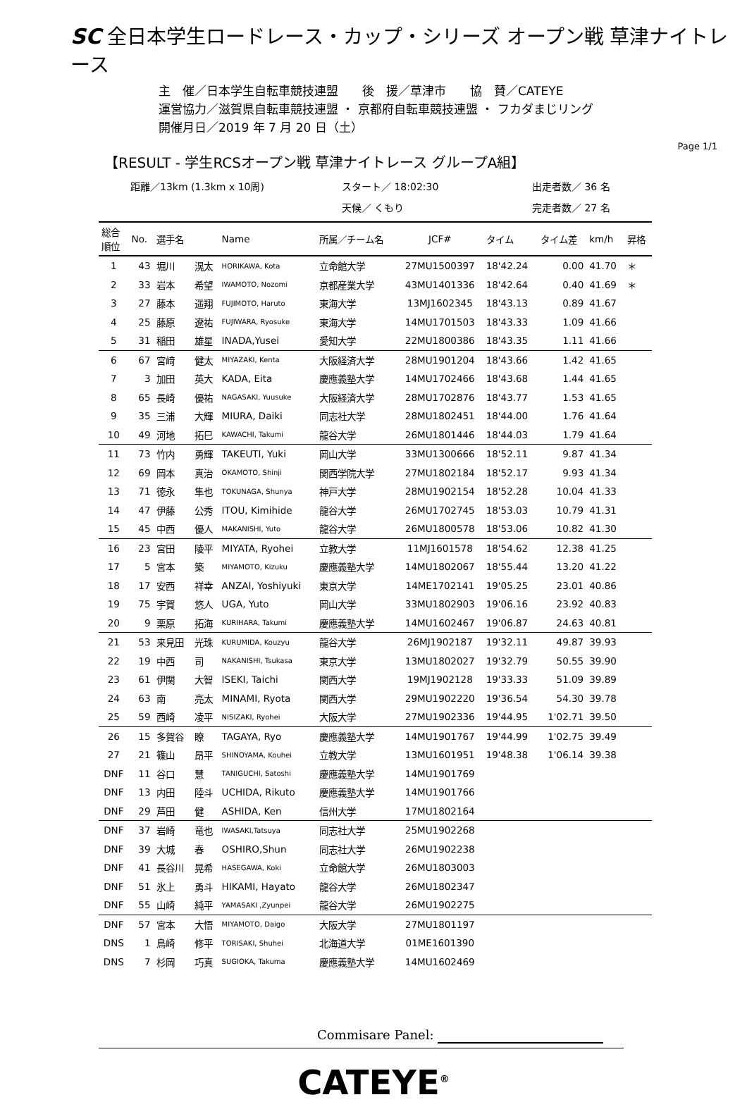SC 全日本学生ロードレース・カップ・シリーズ オープン戦 草津ナイトレース
主　催／日本学生自転車競技連盟　　後　援／草津市　　協　賛／CATEYE
運営協力／滋賀県自転車競技連盟 ・ 京都府自転車競技連盟 ・ フカダまじリング
開催月日／2019 年 7 月 20 日（土）
Page 1/1
【RESULT - 学生RCSオープン戦 草津ナイトレース グループA組】
距離／13km (1.3km x 10周) スタート／ 18:02:30 出走者数／ 36 名 天候／ くもり 完走者数／ 27 名
| 総合 順位 | No. | 選手名 | | Name | 所属／チーム名 | JCF# | タイム | タイム差 | km/h | 昇格 |
| --- | --- | --- | --- | --- | --- | --- | --- | --- | --- | --- |
| 1 | 43 | 堀川 | 滉太 | HORIKAWA, Kota | 立命館大学 | 27MU1500397 | 18'42.24 | 0.00 | 41.70 | ＊ |
| 2 | 33 | 岩本 | 希望 | IWAMOTO, Nozomi | 京都産業大学 | 43MU1401336 | 18'42.64 | 0.40 | 41.69 | ＊ |
| 3 | 27 | 藤本 | 遥翔 | FUJIMOTO, Haruto | 東海大学 | 13MJ1602345 | 18'43.13 | 0.89 | 41.67 | |
| 4 | 25 | 藤原 | 遼祐 | FUJIWARA, Ryosuke | 東海大学 | 14MU1701503 | 18'43.33 | 1.09 | 41.66 | |
| 5 | 31 | 稲田 | 雄星 | INADA,Yusei | 愛知大学 | 22MU1800386 | 18'43.35 | 1.11 | 41.66 | |
| 6 | 67 | 宮﨑 | 健太 | MIYAZAKI, Kenta | 大阪経済大学 | 28MU1901204 | 18'43.66 | 1.42 | 41.65 | |
| 7 | 3 | 加田 | 英大 | KADA, Eita | 慶應義塾大学 | 14MU1702466 | 18'43.68 | 1.44 | 41.65 | |
| 8 | 65 | 長崎 | 優祐 | NAGASAKI, Yuusuke | 大阪経済大学 | 28MU1702876 | 18'43.77 | 1.53 | 41.65 | |
| 9 | 35 | 三浦 | 大輝 | MIURA, Daiki | 同志社大学 | 28MU1802451 | 18'44.00 | 1.76 | 41.64 | |
| 10 | 49 | 河地 | 拓巳 | KAWACHI, Takumi | 龍谷大学 | 26MU1801446 | 18'44.03 | 1.79 | 41.64 | |
| 11 | 73 | 竹内 | 勇輝 | TAKEUTI, Yuki | 岡山大学 | 33MU1300666 | 18'52.11 | 9.87 | 41.34 | |
| 12 | 69 | 岡本 | 真治 | OKAMOTO, Shinji | 関西学院大学 | 27MU1802184 | 18'52.17 | 9.93 | 41.34 | |
| 13 | 71 | 徳永 | 隼也 | TOKUNAGA, Shunya | 神戸大学 | 28MU1902154 | 18'52.28 | 10.04 | 41.33 | |
| 14 | 47 | 伊藤 | 公秀 | ITOU, Kimihide | 龍谷大学 | 26MU1702745 | 18'53.03 | 10.79 | 41.31 | |
| 15 | 45 | 中西 | 優人 | MAKANISHI, Yuto | 龍谷大学 | 26MU1800578 | 18'53.06 | 10.82 | 41.30 | |
| 16 | 23 | 宮田 | 陵平 | MIYATA, Ryohei | 立教大学 | 11MJ1601578 | 18'54.62 | 12.38 | 41.25 | |
| 17 | 5 | 宮本 | 築 | MIYAMOTO, Kizuku | 慶應義塾大学 | 14MU1802067 | 18'55.44 | 13.20 | 41.22 | |
| 18 | 17 | 安西 | 祥幸 | ANZAI, Yoshiyuki | 東京大学 | 14ME1702141 | 19'05.25 | 23.01 | 40.86 | |
| 19 | 75 | 宇賀 | 悠人 | UGA, Yuto | 岡山大学 | 33MU1802903 | 19'06.16 | 23.92 | 40.83 | |
| 20 | 9 | 栗原 | 拓海 | KURIHARA, Takumi | 慶應義塾大学 | 14MU1602467 | 19'06.87 | 24.63 | 40.81 | |
| 21 | 53 | 来見田 | 光珠 | KURUMIDA, Kouzyu | 龍谷大学 | 26MJ1902187 | 19'32.11 | 49.87 | 39.93 | |
| 22 | 19 | 中西 | 司 | NAKANISHI, Tsukasa | 東京大学 | 13MU1802027 | 19'32.79 | 50.55 | 39.90 | |
| 23 | 61 | 伊関 | 大智 | ISEKI, Taichi | 関西大学 | 19MJ1902128 | 19'33.33 | 51.09 | 39.89 | |
| 24 | 63 | 南 | 亮太 | MINAMI, Ryota | 関西大学 | 29MU1902220 | 19'36.54 | 54.30 | 39.78 | |
| 25 | 59 | 西崎 | 凌平 | NISIZAKI, Ryohei | 大阪大学 | 27MU1902336 | 19'44.95 | 1'02.71 | 39.50 | |
| 26 | 15 | 多賀谷 | 瞭 | TAGAYA, Ryo | 慶應義塾大学 | 14MU1901767 | 19'44.99 | 1'02.75 | 39.49 | |
| 27 | 21 | 篠山 | 昂平 | SHINOYAMA, Kouhei | 立教大学 | 13MU1601951 | 19'48.38 | 1'06.14 | 39.38 | |
| DNF | 11 | 谷口 | 慧 | TANIGUCHI, Satoshi | 慶應義塾大学 | 14MU1901769 | | | | |
| DNF | 13 | 内田 | 陸斗 | UCHIDA, Rikuto | 慶應義塾大学 | 14MU1901766 | | | | |
| DNF | 29 | 芦田 | 健 | ASHIDA, Ken | 信州大学 | 17MU1802164 | | | | |
| DNF | 37 | 岩崎 | 竜也 | IWASAKI,Tatsuya | 同志社大学 | 25MU1902268 | | | | |
| DNF | 39 | 大城 | 春 | OSHIRO,Shun | 同志社大学 | 26MU1902238 | | | | |
| DNF | 41 | 長谷川 | 晃希 | HASEGAWA, Koki | 立命館大学 | 26MU1803003 | | | | |
| DNF | 51 | 氷上 | 勇斗 | HIKAMI, Hayato | 龍谷大学 | 26MU1802347 | | | | |
| DNF | 55 | 山崎 | 純平 | YAMASAKI ,Zyunpei | 龍谷大学 | 26MU1902275 | | | | |
| DNF | 57 | 宮本 | 大悟 | MIYAMOTO, Daigo | 大阪大学 | 27MU1801197 | | | | |
| DNS | 1 | 鳥崎 | 修平 | TORISAKI, Shuhei | 北海道大学 | 01ME1601390 | | | | |
| DNS | 7 | 杉岡 | 巧真 | SUGIOKA, Takuma | 慶應義塾大学 | 14MU1602469 | | | | |
Commisare Panel:
CATEYE<sup>®</sup>